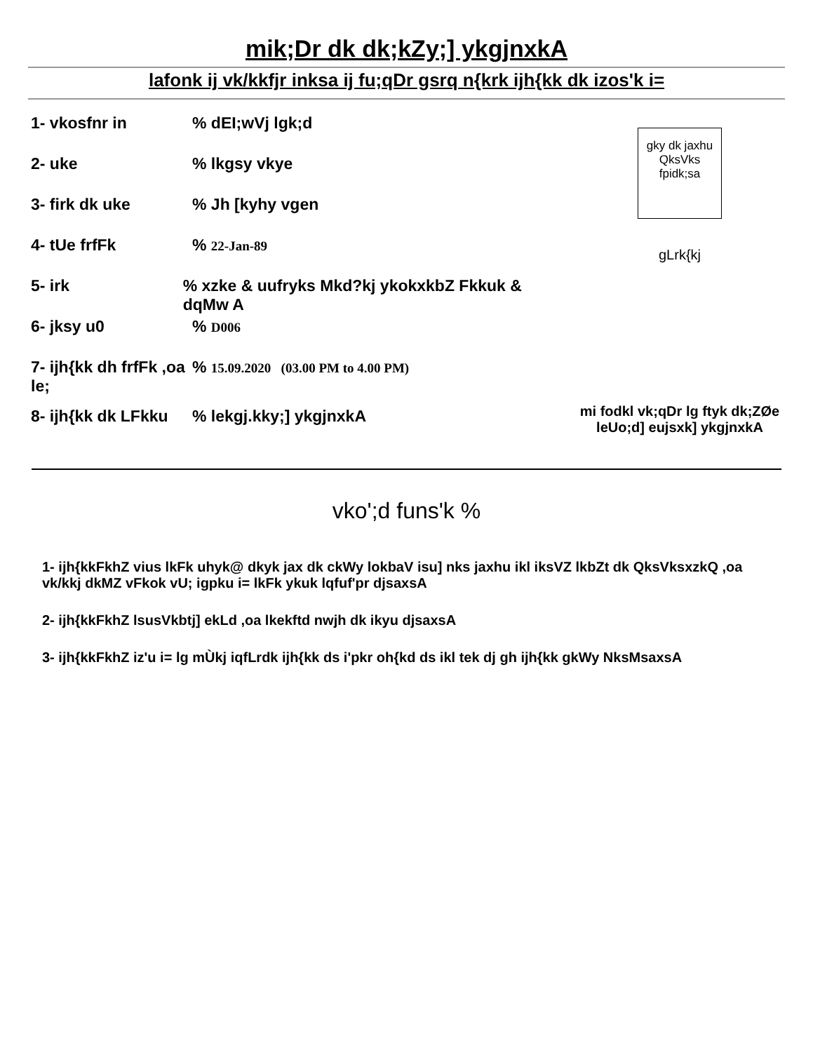mik;Dr dk dk;kZy;] ykgjnxkA
lafonk ij vk/kkfjr inksa ij fu;qDr gsrq n{krk ijh{kk dk izos'k i=
1- vkosfnr in% dEI;wVj lgk;d
2- uke% lkgsy vkye
3- firk dk uke% Jh [kyhy vgen
4- tUe frfFk% 22-Jan-89
5- irk% xzke & uufryks Mkd?kj ykokxkbZ Fkkuk & dqMw A
6- jksy u0% D006
7- ijh{kk dh frfFk ,oa le;% 15.09.2020 (03.00 PM to 4.00 PM)
8- ijh{kk dk LFkku% lekgj.kky;] ykgjnxkA
gky dk jaxhu QksVks fpidk;sa
gLrk{kj
mi fodkl vk;qDr lg ftyk dk;ZØe leUo;d] eujsxk] ykgjnxkA
vko';d funs'k %
1- ijh{kkFkhZ vius lkFk uhyk@ dkyk jax dk ckWy lokbaV isu] nks jaxhu ikl iksVZ lkbZt dk QksVksxzkQ ,oa vk/kkj dkMZ vFkok vU; igpku i= lkFk ykuk lqfuf'pr djsaxsA
2- ijh{kkFkhZ lsusVkbtj] ekLd ,oa lkekftd nwjh dk ikyu djsaxsA
3- ijh{kkFkhZ iz'u i= lg mÙkj iqfLrdk ijh{kk ds i'pkr oh{kd ds ikl tek dj gh ijh{kk gkWy NksMsaxsA